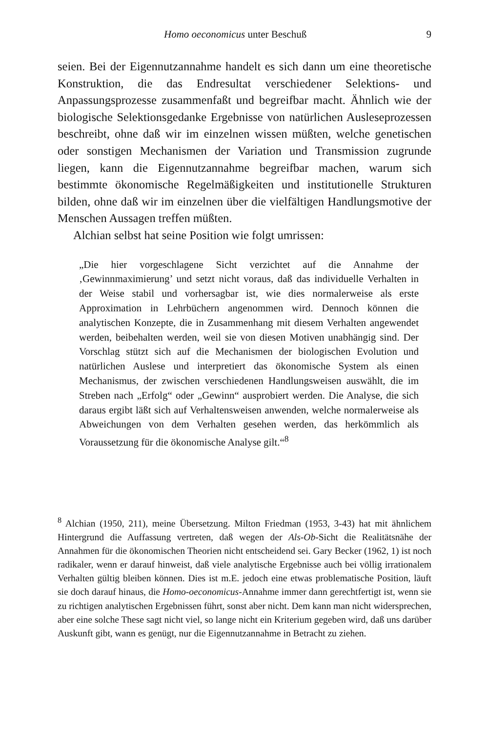Homo oeconomicus unter Beschuß 9
seien. Bei der Eigennutzannahme handelt es sich dann um eine theoretische Konstruktion, die das Endresultat verschiedener Selektions- und Anpassungsprozesse zusammenfaßt und begreifbar macht. Ähnlich wie der biologische Selektionsgedanke Ergebnisse von natürlichen Ausleseprozessen beschreibt, ohne daß wir im einzelnen wissen müßten, welche genetischen oder sonstigen Mechanismen der Variation und Transmission zugrunde liegen, kann die Eigennutzannahme begreifbar machen, warum sich bestimmte ökonomische Regelmäßigkeiten und institutionelle Strukturen bilden, ohne daß wir im einzelnen über die vielfältigen Handlungsmotive der Menschen Aussagen treffen müßten.
Alchian selbst hat seine Position wie folgt umrissen:
„Die hier vorgeschlagene Sicht verzichtet auf die Annahme der ‚Gewinnmaximierung’ und setzt nicht voraus, daß das individuelle Verhalten in der Weise stabil und vorhersagbar ist, wie dies normalerweise als erste Approximation in Lehrbüchern angenommen wird. Dennoch können die analytischen Konzepte, die in Zusammenhang mit diesem Verhalten angewendet werden, beibehalten werden, weil sie von diesen Motiven unabhängig sind. Der Vorschlag stützt sich auf die Mechanismen der biologischen Evolution und natürlichen Auslese und interpretiert das ökonomische System als einen Mechanismus, der zwischen verschiedenen Handlungsweisen auswählt, die im Streben nach „Erfolg“ oder „Gewinn“ ausprobiert werden. Die Analyse, die sich daraus ergibt läßt sich auf Verhaltensweisen anwenden, welche normalerweise als Abweichungen von dem Verhalten gesehen werden, das herkömmlich als Voraussetzung für die ökonomische Analyse gilt.“<sup>8</sup>
<sup>8</sup> Alchian (1950, 211), meine Übersetzung. Milton Friedman (1953, 3-43) hat mit ähnlichem Hintergrund die Auffassung vertreten, daß wegen der Als-Ob-Sicht die Realitätsnähe der Annahmen für die ökonomischen Theorien nicht entscheidend sei. Gary Becker (1962, 1) ist noch radikaler, wenn er darauf hinweist, daß viele analytische Ergebnisse auch bei völlig irrationalem Verhalten gültig bleiben können. Dies ist m.E. jedoch eine etwas problematische Position, läuft sie doch darauf hinaus, die Homo-oeconomicus-Annahme immer dann gerechtfertigt ist, wenn sie zu richtigen analytischen Ergebnissen führt, sonst aber nicht. Dem kann man nicht widersprechen, aber eine solche These sagt nicht viel, so lange nicht ein Kriterium gegeben wird, daß uns darüber Auskunft gibt, wann es genügt, nur die Eigennutzannahme in Betracht zu ziehen.